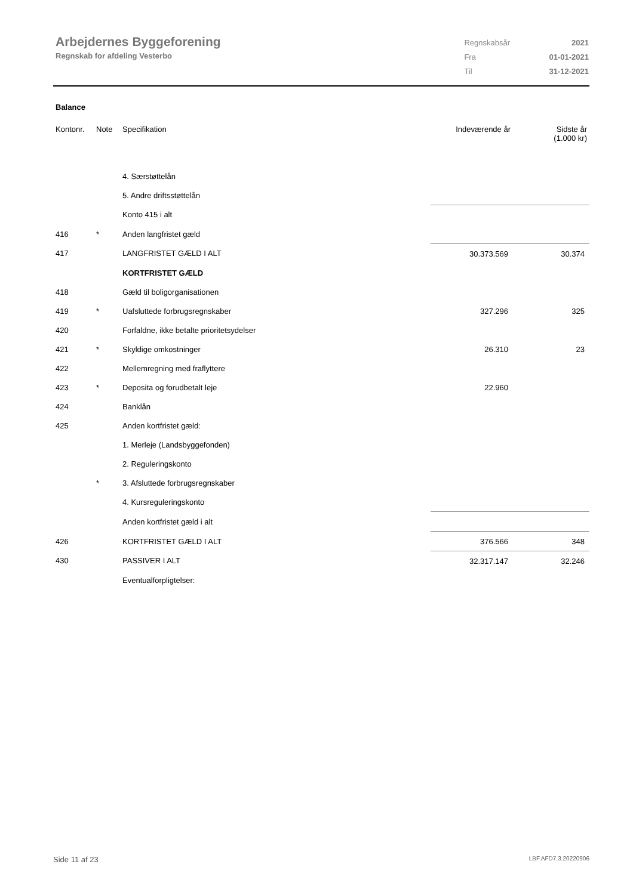Arbejdernes Byggeforening
Regnskab for afdeling Vesterbo
| Regnskabsår | 2021 |
| Fra | 01-01-2021 |
| Til | 31-12-2021 |
Balance
| Kontonr. | Note | Specifikation | Indeværende år | Sidste år (1.000 kr) |
| --- | --- | --- | --- | --- |
| | | 4. Særstøttelån | | |
| | | 5. Andre driftsstøttelån | | |
| | | Konto 415 i alt | | |
| 416 | * | Anden langfristet gæld | | |
| 417 | | LANGFRISTET GÆLD I ALT | 30.373.569 | 30.374 |
| | | KORTFRISTET GÆLD | | |
| 418 | | Gæld til boligorganisationen | | |
| 419 | * | Uafsluttede forbrugsregnskaber | 327.296 | 325 |
| 420 | | Forfaldne, ikke betalte prioritetsydelser | | |
| 421 | * | Skyldige omkostninger | 26.310 | 23 |
| 422 | | Mellemregning med fraflyttere | | |
| 423 | * | Deposita og forudbetalt leje | 22.960 | |
| 424 | | Banklån | | |
| 425 | | Anden kortfristet gæld: | | |
| | | 1. Merleje (Landsbyggefonden) | | |
| | | 2. Reguleringskonto | | |
| | * | 3. Afsluttede forbrugsregnskaber | | |
| | | 4. Kursreguleringskonto | | |
| | | Anden kortfristet gæld i alt | | |
| 426 | | KORTFRISTET GÆLD I ALT | 376.566 | 348 |
| 430 | | PASSIVER I ALT | 32.317.147 | 32.246 |
| | | Eventualforpligtelser: | | |
Side 11 af 23 LBF.AFD7.3.20220906